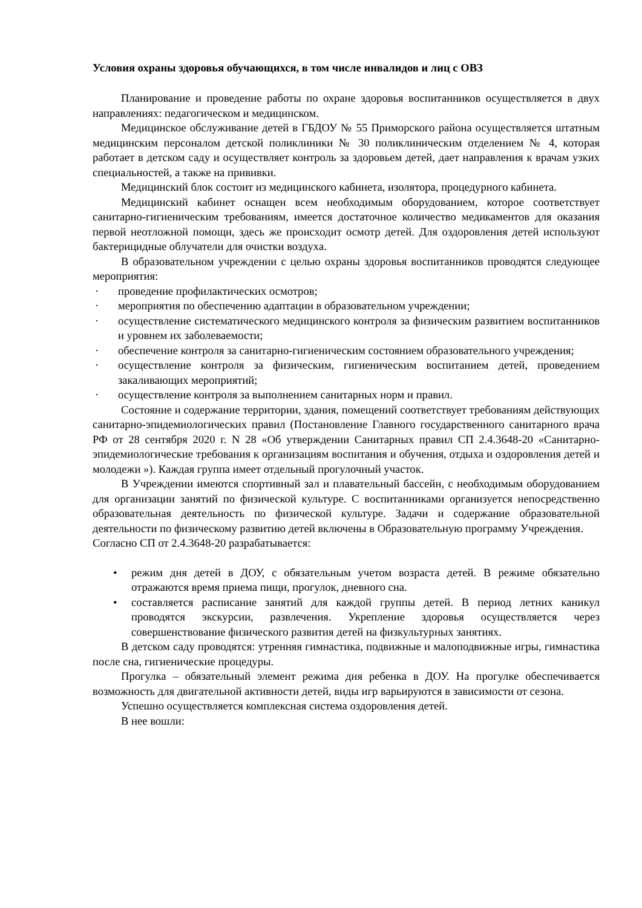Условия охраны здоровья обучающихся, в том числе инвалидов и лиц с ОВЗ
Планирование и проведение работы по охране здоровья воспитанников осуществляется в двух направлениях: педагогическом и медицинском.
Медицинское обслуживание детей в ГБДОУ № 55 Приморского района осуществляется штатным медицинским персоналом детской поликлиники № 30 поликлиническим отделением № 4, которая работает в детском саду и осуществляет контроль за здоровьем детей, дает направления к врачам узких специальностей, а также на прививки.
Медицинский блок состоит из медицинского кабинета, изолятора, процедурного кабинета.
Медицинский кабинет оснащен всем необходимым оборудованием, которое соответствует санитарно-гигиеническим требованиям, имеется достаточное количество медикаментов для оказания первой неотложной помощи, здесь же происходит осмотр детей. Для оздоровления детей используют бактерицидные облучатели для очистки воздуха.
В образовательном учреждении с целью охраны здоровья воспитанников проводятся следующее мероприятия:
· проведение профилактических осмотров;
· мероприятия по обеспечению адаптации в образовательном учреждении;
· осуществление систематического медицинского контроля за физическим развитием воспитанников и уровнем их заболеваемости;
· обеспечение контроля за санитарно-гигиеническим состоянием образовательного учреждения;
· осуществление контроля за физическим, гигиеническим воспитанием детей, проведением закаливающих мероприятий;
· осуществление контроля за выполнением санитарных норм и правил.
Состояние и содержание территории, здания, помещений соответствует требованиям действующих санитарно-эпидемиологических правил (Постановление Главного государственного санитарного врача РФ от 28 сентября 2020 г. N 28 «Об утверждении Санитарных правил СП 2.4.3648-20 «Санитарно-эпидемиологические требования к организациям воспитания и обучения, отдыха и оздоровления детей и молодежи »). Каждая группа имеет отдельный прогулочный участок.
В Учреждении имеются спортивный зал и плавательный бассейн, с необходимым оборудованием для организации занятий по физической культуре. С воспитанниками организуется непосредственно образовательная деятельность по физической культуре. Задачи и содержание образовательной деятельности по физическому развитию детей включены в Образовательную программу Учреждения.
Согласно СП от 2.4.3648-20 разрабатывается:
• режим дня детей в ДОУ, с обязательным учетом возраста детей. В режиме обязательно отражаются время приема пищи, прогулок, дневного сна.
• составляется расписание занятий для каждой группы детей. В период летних каникул проводятся экскурсии, развлечения. Укрепление здоровья осуществляется через совершенствование физического развития детей на физкультурных занятиях.
В детском саду проводятся: утренняя гимнастика, подвижные и малоподвижные игры, гимнастика после сна, гигиенические процедуры.
Прогулка – обязательный элемент режима дня ребенка в ДОУ. На прогулке обеспечивается возможность для двигательной активности детей, виды игр варьируются в зависимости от сезона.
Успешно осуществляется комплексная система оздоровления детей.
В нее вошли: